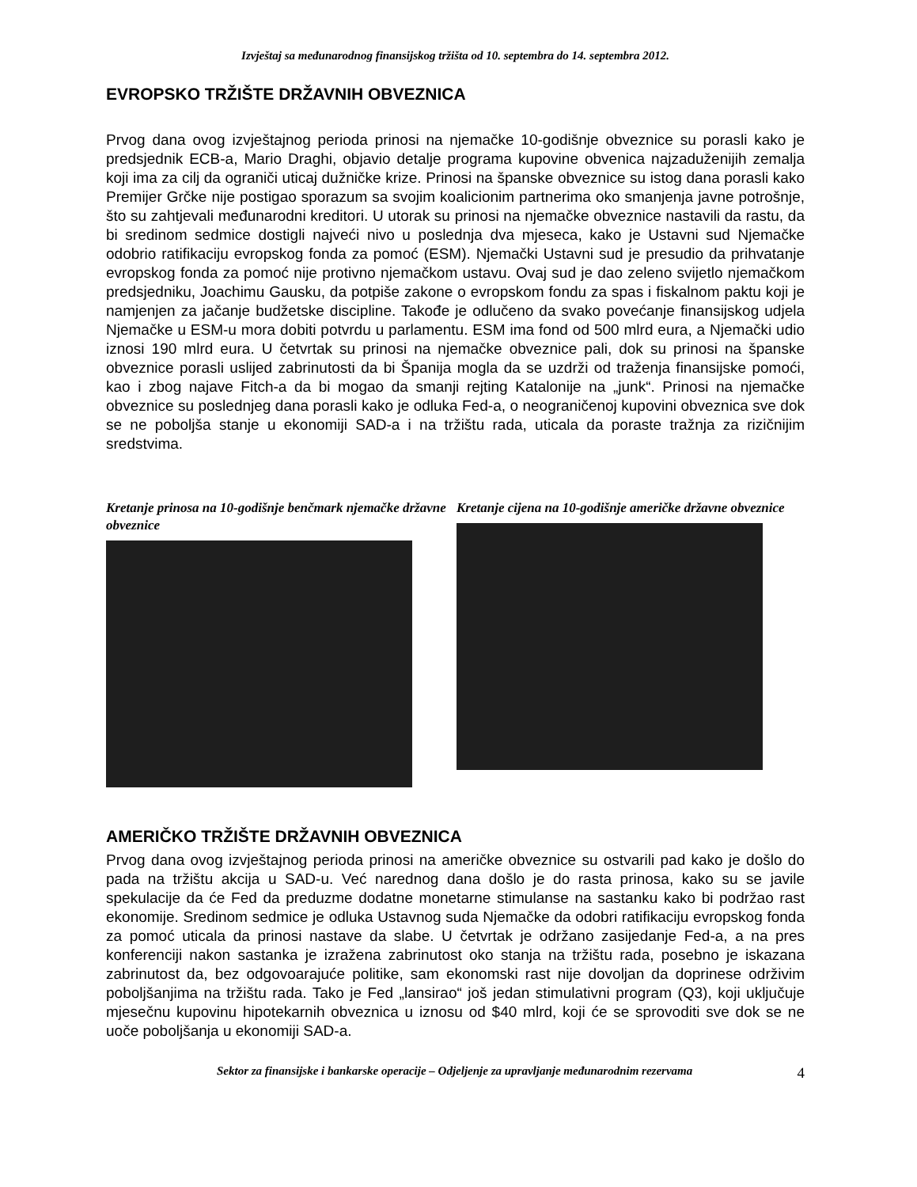Izvještaj sa međunarodnog finansijskog tržišta od 10. septembra do 14. septembra 2012.
EVROPSKO TRŽIŠTE DRŽAVNIH OBVEZNICA
Prvog dana ovog izvještajnog perioda prinosi na njemačke 10-godišnje obveznice su porasli kako je predsjednik ECB-a, Mario Draghi, objavio detalje programa kupovine obvenica najzaduženijih zemalja koji ima za cilj da ograniči uticaj dužničke krize. Prinosi na španske obveznice su istog dana porasli kako Premijer Grčke nije postigao sporazum sa svojim koalicionim partnerima oko smanjenja javne potrošnje, što su zahtjevali međunarodni kreditori. U utorak su prinosi na njemačke obveznice nastavili da rastu, da bi sredinom sedmice dostigli najveći nivo u poslednja dva mjeseca, kako je Ustavni sud Njemačke odobrio ratifikaciju evropskog fonda za pomoć (ESM). Njemački Ustavni sud je presudio da prihvatanje evropskog fonda za pomoć nije protivno njemačkom ustavu. Ovaj sud je dao zeleno svijetlo njemačkom predsjedniku, Joachimu Gausku, da potpiše zakone o evropskom fondu za spas i fiskalnom paktu koji je namjenjen za jačanje budžetske discipline. Takođe je odlučeno da svako povećanje finansijskog udjela Njemačke u ESM-u mora dobiti potvrdu u parlamentu. ESM ima fond od 500 mlrd eura, a Njemački udio iznosi 190 mlrd eura. U četvrtak su prinosi na njemačke obveznice pali, dok su prinosi na španske obveznice porasli uslijed zabrinutosti da bi Španija mogla da se uzdrži od traženja finansijske pomoći, kao i zbog najave Fitch-a da bi mogao da smanji rejting Katalonije na „junk“. Prinosi na njemačke obveznice su poslednjeg dana porasli kako je odluka Fed-a, o neograničenoj kupovini obveznica sve dok se ne poboljša stanje u ekonomiji SAD-a i na tržištu rada, uticala da poraste tražnja za rizičnijim sredstvima.
Kretanje prinosa na 10-godišnje benčmark njemačke državne obveznice
Kretanje cijena na 10-godišnje američke državne obveznice
AMERIČKO TRŽIŠTE DRŽAVNIH OBVEZNICA
Prvog dana ovog izvještajnog perioda prinosi na američke obveznice su ostvarili pad kako je došlo do pada na tržištu akcija u SAD-u. Već narednog dana došlo je do rasta prinosa, kako su se javile spekulacije da će Fed da preduzme dodatne monetarne stimulanse na sastanku kako bi podržao rast ekonomije. Sredinom sedmice je odluka Ustavnog suda Njemačke da odobri ratifikaciju evropskog fonda za pomoć uticala da prinosi nastave da slabe. U četvrtak je održano zasijedanje Fed-a, a na pres konferenciji nakon sastanka je izražena zabrinutost oko stanja na tržištu rada, posebno je iskazana zabrinutost da, bez odgovoarajuće politike, sam ekonomski rast nije dovoljan da doprinese održivim poboljšanjima na tržištu rada. Tako je Fed „lansirao“ još jedan stimulativni program (Q3), koji uključuje mjesečnu kupovinu hipotekarnih obveznica u iznosu od $40 mlrd, koji će se sprovoditi sve dok se ne uoče poboljšanja u ekonomiji SAD-a.
Sektor za finansijske i bankarske operacije – Odjeljenje za upravljanje međunarodnim rezervama 4